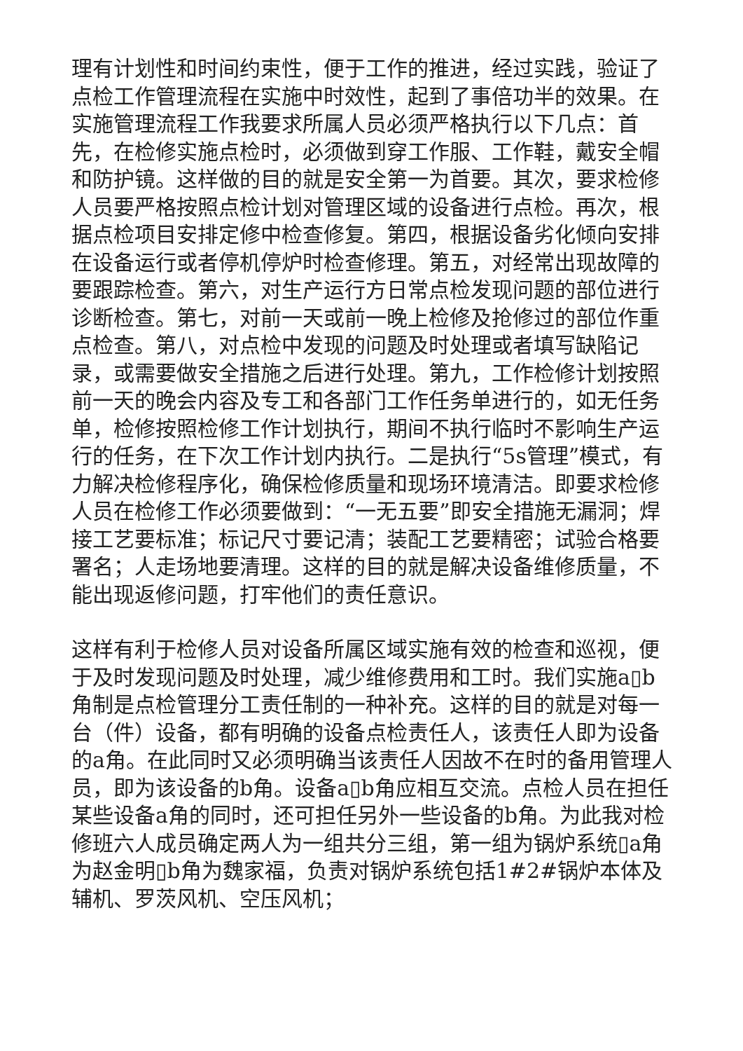理有计划性和时间约束性，便于工作的推进，经过实践，验证了点检工作管理流程在实施中时效性，起到了事倍功半的效果。在实施管理流程工作我要求所属人员必须严格执行以下几点：首先，在检修实施点检时，必须做到穿工作服、工作鞋，戴安全帽和防护镜。这样做的目的就是安全第一为首要。其次，要求检修人员要严格按照点检计划对管理区域的设备进行点检。再次，根据点检项目安排定修中检查修复。第四，根据设备劣化倾向安排在设备运行或者停机停炉时检查修理。第五，对经常出现故障的要跟踪检查。第六，对生产运行方日常点检发现问题的部位进行诊断检查。第七，对前一天或前一晚上检修及抢修过的部位作重点检查。第八，对点检中发现的问题及时处理或者填写缺陷记录，或需要做安全措施之后进行处理。第九，工作检修计划按照前一天的晚会内容及专工和各部门工作任务单进行的，如无任务单，检修按照检修工作计划执行，期间不执行临时不影响生产运行的任务，在下次工作计划内执行。二是执行“5s管理”模式，有力解决检修程序化，确保检修质量和现场环境清洁。即要求检修人员在检修工作必须要做到：“一无五要”即安全措施无漏洞；焊接工艺要标准；标记尺寸要记清；装配工艺要精密；试验合格要署名；人走场地要清理。这样的目的就是解决设备维修质量，不能出现返修问题，打牢他们的责任意识。
这样有利于检修人员对设备所属区域实施有效的检查和巡视，便于及时发现问题及时处理，减少维修费用和工时。我们实施a▯b角制是点检管理分工责任制的一种补充。这样的目的就是对每一台（件）设备，都有明确的设备点检责任人，该责任人即为设备的a角。在此同时又必须明确当该责任人因故不在时的备用管理人员，即为该设备的b角。设备a▯b角应相互交流。点检人员在担任某些设备a角的同时，还可担任另外一些设备的b角。为此我对检修班六人成员确定两人为一组共分三组，第一组为锅炉系统▯a角为赵金明▯b角为魏家福，负责对锅炉系统包括1#2#锅炉本体及辅机、罗茨风机、空压风机；